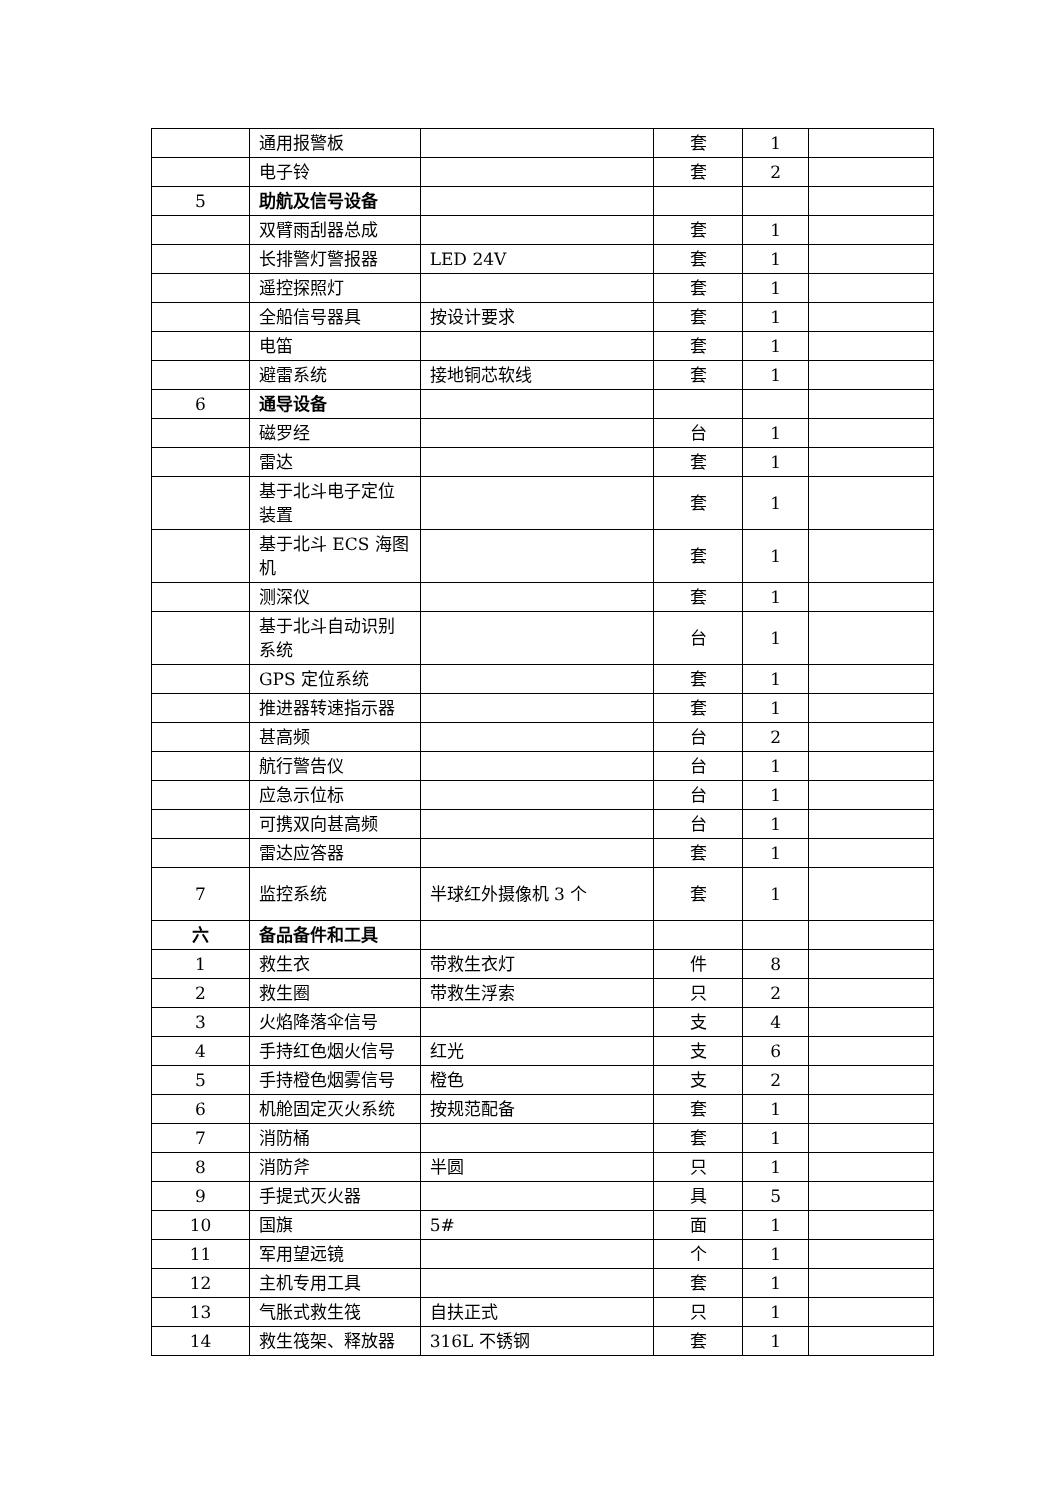| | 通用报警板 | | 套 | 1 | |
| | 电子铃 | | 套 | 2 | |
| 5 | 助航及信号设备 | | | | |
| | 双臂雨刮器总成 | | 套 | 1 | |
| | 长排警灯警报器 | LED 24V | 套 | 1 | |
| | 遥控探照灯 | | 套 | 1 | |
| | 全船信号器具 | 按设计要求 | 套 | 1 | |
| | 电笛 | | 套 | 1 | |
| | 避雷系统 | 接地铜芯软线 | 套 | 1 | |
| 6 | 通导设备 | | | | |
| | 磁罗经 | | 台 | 1 | |
| | 雷达 | | 套 | 1 | |
| | 基于北斗电子定位装置 | | 套 | 1 | |
| | 基于北斗 ECS 海图机 | | 套 | 1 | |
| | 测深仪 | | 套 | 1 | |
| | 基于北斗自动识别系统 | | 台 | 1 | |
| | GPS 定位系统 | | 套 | 1 | |
| | 推进器转速指示器 | | 套 | 1 | |
| | 甚高频 | | 台 | 2 | |
| | 航行警告仪 | | 台 | 1 | |
| | 应急示位标 | | 台 | 1 | |
| | 可携双向甚高频 | | 台 | 1 | |
| | 雷达应答器 | | 套 | 1 | |
| 7 | 监控系统 | 半球红外摄像机 3 个 | 套 | 1 | |
| 六 | 备品备件和工具 | | | | |
| 1 | 救生衣 | 带救生衣灯 | 件 | 8 | |
| 2 | 救生圈 | 带救生浮索 | 只 | 2 | |
| 3 | 火焰降落伞信号 | | 支 | 4 | |
| 4 | 手持红色烟火信号 | 红光 | 支 | 6 | |
| 5 | 手持橙色烟雾信号 | 橙色 | 支 | 2 | |
| 6 | 机舱固定灭火系统 | 按规范配备 | 套 | 1 | |
| 7 | 消防桶 | | 套 | 1 | |
| 8 | 消防斧 | 半圆 | 只 | 1 | |
| 9 | 手提式灭火器 | | 具 | 5 | |
| 10 | 国旗 | 5# | 面 | 1 | |
| 11 | 军用望远镜 | | 个 | 1 | |
| 12 | 主机专用工具 | | 套 | 1 | |
| 13 | 气胀式救生筏 | 自扶正式 | 只 | 1 | |
| 14 | 救生筏架、释放器 | 316L 不锈钢 | 套 | 1 | |